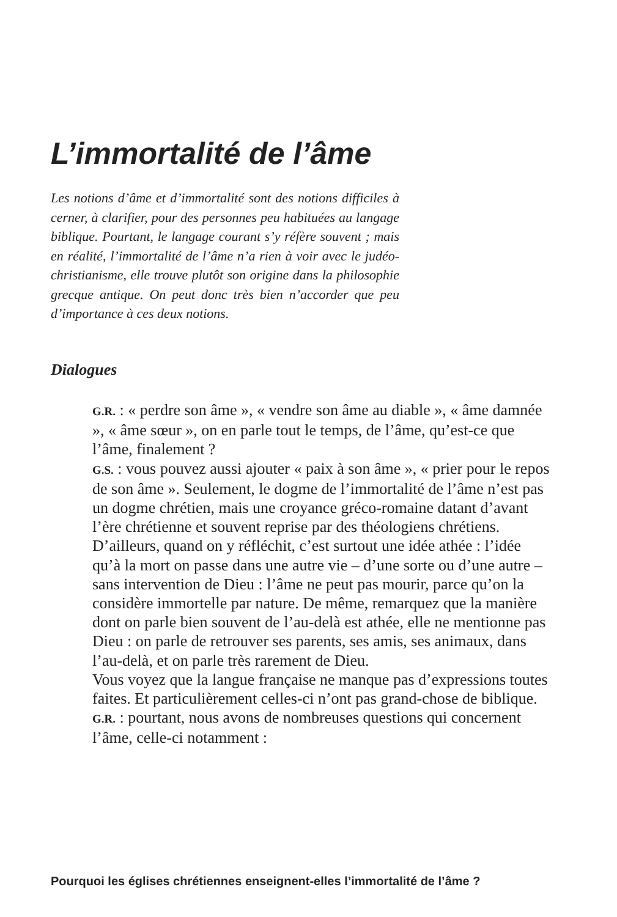L’immortalité de l’âme
Les notions d’âme et d’immortalité sont des notions difficiles à cerner, à clarifier, pour des personnes peu habituées au langage biblique. Pourtant, le langage courant s’y réfère souvent ; mais en réalité, l’immortalité de l’âme n’a rien à voir avec le judéo-christianisme, elle trouve plutôt son origine dans la philosophie grecque antique. On peut donc très bien n’accorder que peu d’importance à ces deux notions.
Dialogues
G.R. : « perdre son âme », « vendre son âme au diable », « âme damnée », « âme sœur », on en parle tout le temps, de l’âme, qu’est-ce que l’âme, finalement ?
G.S. : vous pouvez aussi ajouter « paix à son âme », « prier pour le repos de son âme ». Seulement, le dogme de l’immortalité de l’âme n’est pas un dogme chrétien, mais une croyance gréco-romaine datant d’avant l’ère chrétienne et souvent reprise par des théologiens chrétiens.
D’ailleurs, quand on y réfléchit, c’est surtout une idée athée : l’idée qu’à la mort on passe dans une autre vie – d’une sorte ou d’une autre – sans intervention de Dieu : l’âme ne peut pas mourir, parce qu’on la considère immortelle par nature. De même, remarquez que la manière dont on parle bien souvent de l’au-delà est athée, elle ne mentionne pas Dieu : on parle de retrouver ses parents, ses amis, ses animaux, dans l’au-delà, et on parle très rarement de Dieu.
Vous voyez que la langue française ne manque pas d’expressions toutes faites. Et particulièrement celles-ci n’ont pas grand-chose de biblique.
G.R. : pourtant, nous avons de nombreuses questions qui concernent l’âme, celle-ci notamment :
Pourquoi les églises chrétiennes enseignent-elles l’immortalité de l’âme ?